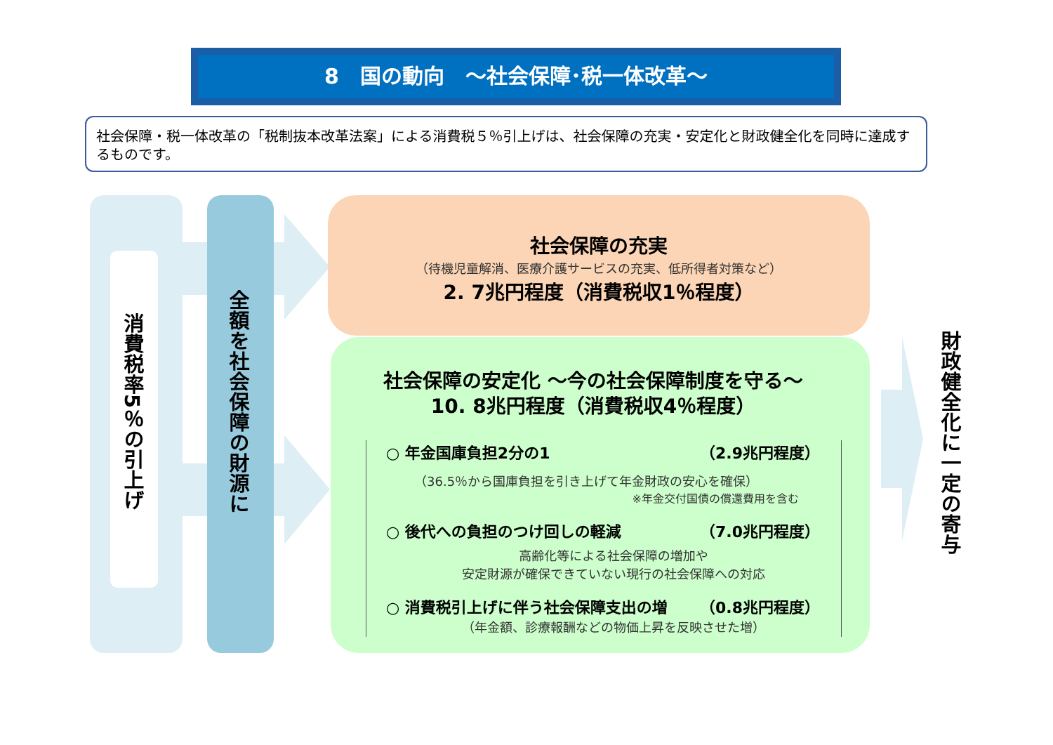8　国の動向　～社会保障･税一体改革～
社会保障・税一体改革の「税制抜本改革法案」による消費税５％引上げは、社会保障の充実・安定化と財政健全化を同時に達成するものです。
消費税率5％の引上げ
全額を社会保障の財源に
社会保障の充実
（待機児童解消、医療介護サービスの充実、低所得者対策など）
2. 7兆円程度（消費税収1％程度）
社会保障の安定化 ～今の社会保障制度を守る～
10. 8兆円程度（消費税収4％程度）
○ 年金国庫負担2分の1 （2.9兆円程度）
（36.5％から国庫負担を引き上げて年金財政の安心を確保）
※年金交付国債の償還費用を含む
○ 後代への負担のつけ回しの軽減 （7.0兆円程度）
高齢化等による社会保障の増加や
安定財源が確保できていない現行の社会保障への対応
○ 消費税引上げに伴う社会保障支出の増 （0.8兆円程度）
（年金額、診療報酬などの物価上昇を反映させた増）
財政健全化に一定の寄与